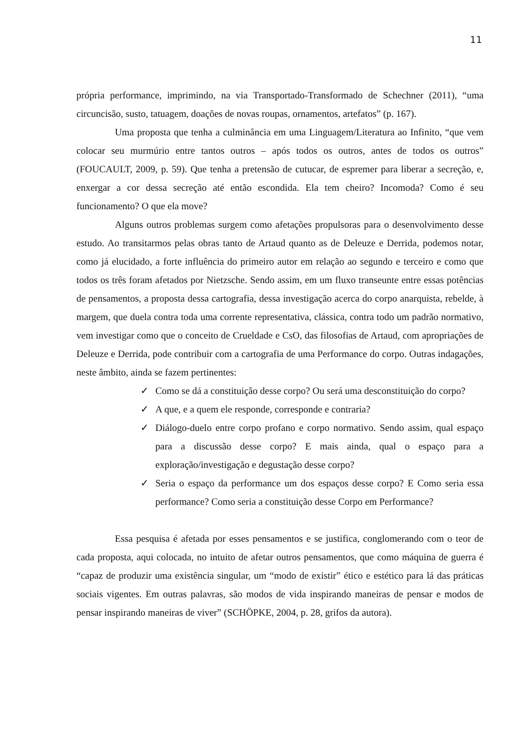11
própria performance, imprimindo, na via Transportado-Transformado de Schechner (2011), “uma circuncisão, susto, tatuagem, doações de novas roupas, ornamentos, artefatos” (p. 167).
Uma proposta que tenha a culminância em uma Linguagem/Literatura ao Infinito, “que vem colocar seu murmúrio entre tantos outros – após todos os outros, antes de todos os outros” (FOUCAULT, 2009, p. 59). Que tenha a pretensão de cutucar, de espremer para liberar a secreção, e, enxergar a cor dessa secreção até então escondida. Ela tem cheiro? Incomoda? Como é seu funcionamento? O que ela move?
Alguns outros problemas surgem como afetações propulsoras para o desenvolvimento desse estudo. Ao transitarmos pelas obras tanto de Artaud quanto as de Deleuze e Derrida, podemos notar, como já elucidado, a forte influência do primeiro autor em relação ao segundo e terceiro e como que todos os três foram afetados por Nietzsche. Sendo assim, em um fluxo transeunte entre essas potências de pensamentos, a proposta dessa cartografia, dessa investigação acerca do corpo anarquista, rebelde, à margem, que duela contra toda uma corrente representativa, clássica, contra todo um padrão normativo, vem investigar como que o conceito de Crueldade e CsO, das filosofias de Artaud, com apropriações de Deleuze e Derrida, pode contribuir com a cartografia de uma Performance do corpo. Outras indagações, neste âmbito, ainda se fazem pertinentes:
✓ Como se dá a constituição desse corpo? Ou será uma desconstituição do corpo?
✓ A que, e a quem ele responde, corresponde e contraria?
✓ Diálogo-duelo entre corpo profano e corpo normativo. Sendo assim, qual espaço para a discussão desse corpo? E mais ainda, qual o espaço para a exploração/investigação e degustação desse corpo?
✓ Seria o espaço da performance um dos espaços desse corpo? E Como seria essa performance? Como seria a constituição desse Corpo em Performance?
Essa pesquisa é afetada por esses pensamentos e se justifica, conglomerando com o teor de cada proposta, aqui colocada, no intuito de afetar outros pensamentos, que como máquina de guerra é “capaz de produzir uma existência singular, um “modo de existir” ético e estético para lá das práticas sociais vigentes. Em outras palavras, são modos de vida inspirando maneiras de pensar e modos de pensar inspirando maneiras de viver” (SCHÖPKE, 2004, p. 28, grifos da autora).